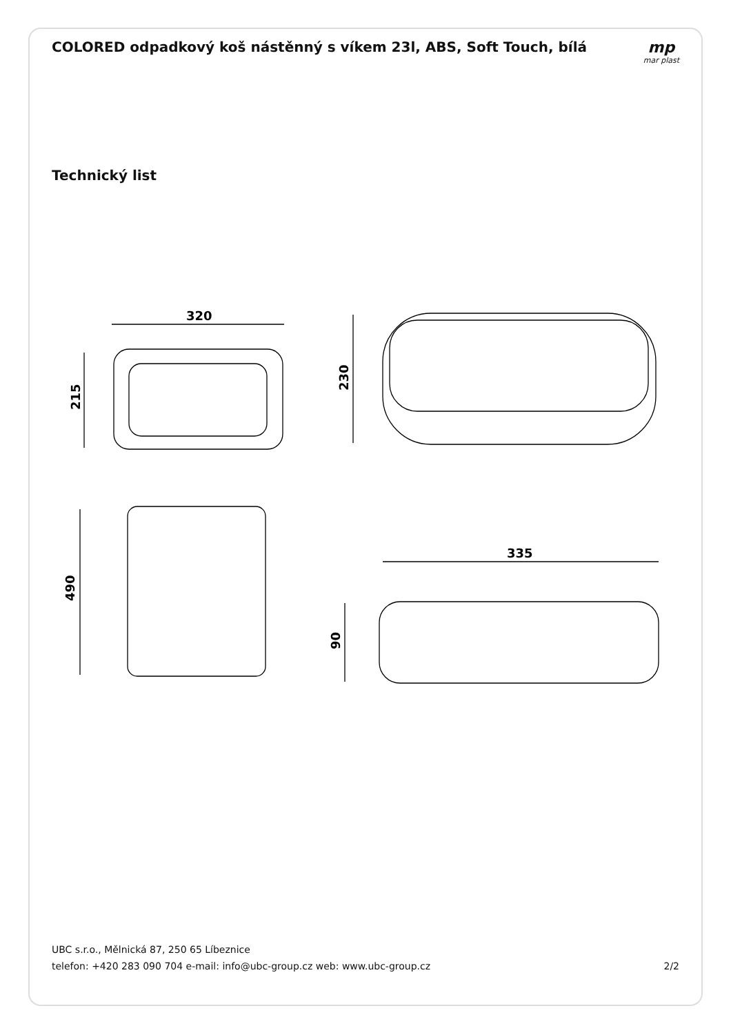COLORED odpadkový koš nástěnný s víkem 23l, ABS, Soft Touch, bílá
mp
mar plast
Technický list
320
335
215
230
490
90
UBC s.r.o., Mělnická 87, 250 65 Líbeznice
telefon: +420 283 090 704 e-mail: info@ubc-group.cz web: www.ubc-group.cz 2/2